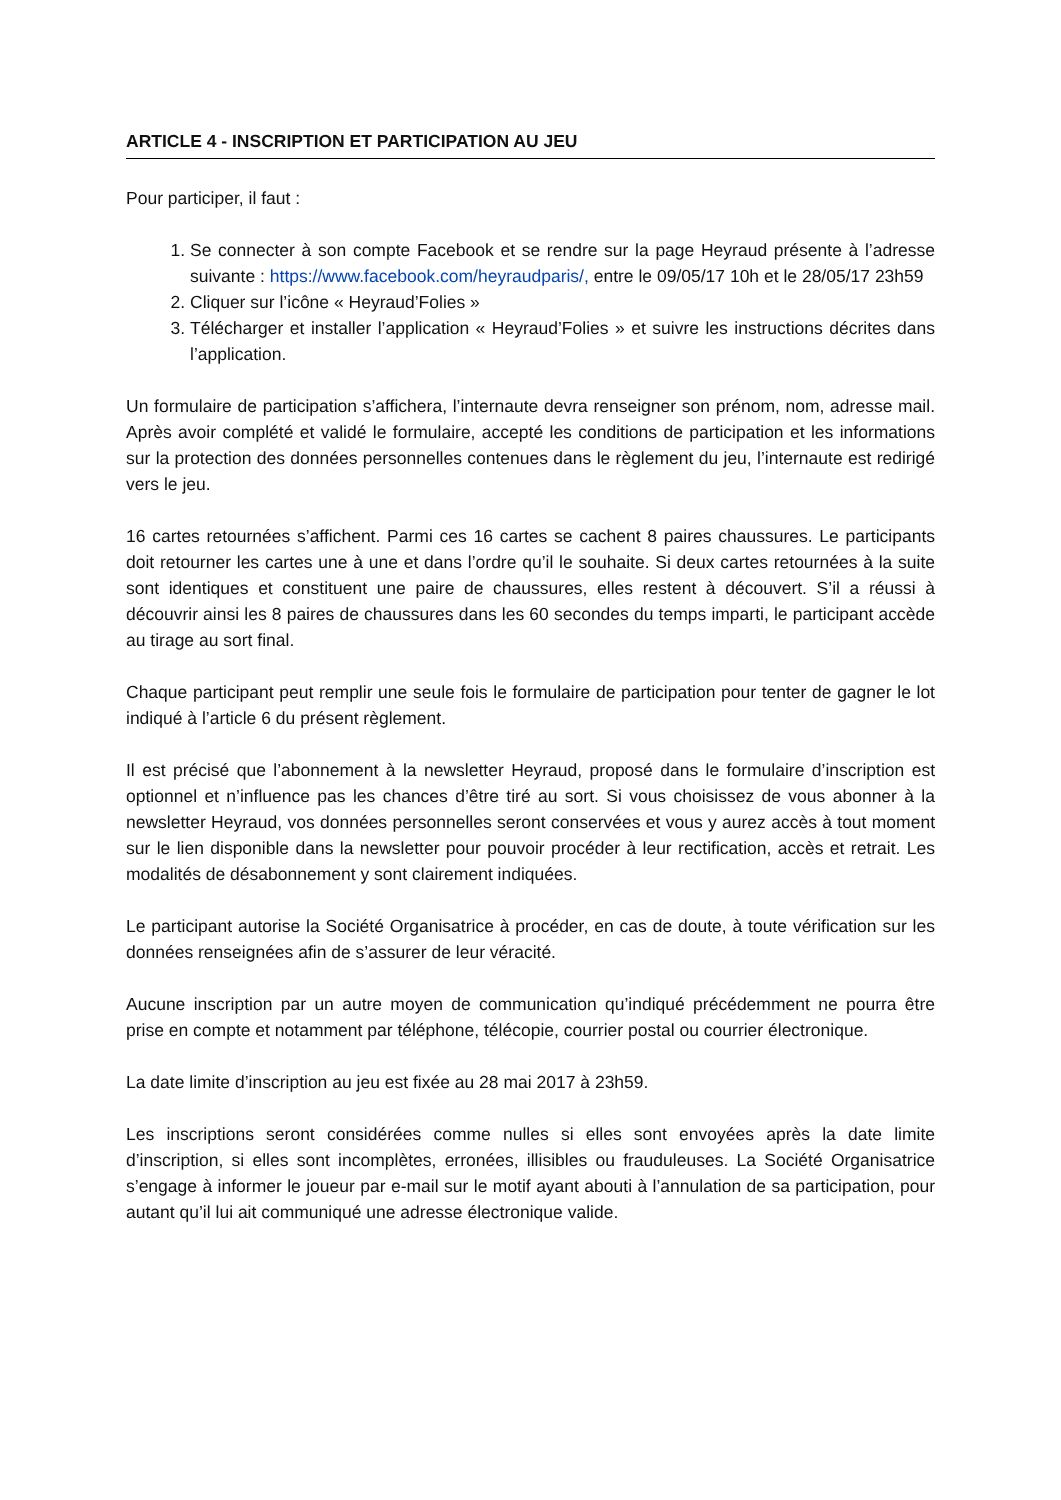ARTICLE 4 - INSCRIPTION ET PARTICIPATION AU JEU
Pour participer, il faut :
1. Se connecter à son compte Facebook et se rendre sur la page Heyraud présente à l’adresse suivante : https://www.facebook.com/heyraudparis/, entre le 09/05/17 10h et le 28/05/17 23h59
2. Cliquer sur l’icône « Heyraud’Folies »
3. Télécharger et installer l’application « Heyraud’Folies » et suivre les instructions décrites dans l’application.
Un formulaire de participation s’affichera, l’internaute devra renseigner son prénom, nom, adresse mail. Après avoir complété et validé le formulaire, accepté les conditions de participation et les informations sur la protection des données personnelles contenues dans le règlement du jeu, l’internaute est redirigé vers le jeu.
16 cartes retournées s’affichent. Parmi ces 16 cartes se cachent 8 paires chaussures. Le participants doit retourner les cartes une à une et dans l’ordre qu’il le souhaite. Si deux cartes retournées à la suite sont identiques et constituent une paire de chaussures, elles restent à découvert. S’il a réussi à découvrir ainsi les 8 paires de chaussures dans les 60 secondes du temps imparti, le participant accède au tirage au sort final.
Chaque participant peut remplir une seule fois le formulaire de participation pour tenter de gagner le lot indiqué à l’article 6 du présent règlement.
Il est précisé que l’abonnement à la newsletter Heyraud, proposé dans le formulaire d’inscription est optionnel et n’influence pas les chances d’être tiré au sort. Si vous choisissez de vous abonner à la newsletter Heyraud, vos données personnelles seront conservées et vous y aurez accès à tout moment sur le lien disponible dans la newsletter pour pouvoir procéder à leur rectification, accès et retrait. Les modalités de désabonnement y sont clairement indiquées.
Le participant autorise la Société Organisatrice à procéder, en cas de doute, à toute vérification sur les données renseignées afin de s’assurer de leur véracité.
Aucune inscription par un autre moyen de communication qu’indiqué précédemment ne pourra être prise en compte et notamment par téléphone, télécopie, courrier postal ou courrier électronique.
La date limite d’inscription au jeu est fixée au 28 mai 2017 à 23h59.
Les inscriptions seront considérées comme nulles si elles sont envoyées après la date limite d’inscription, si elles sont incomplètes, erronées, illisibles ou frauduleuses. La Société Organisatrice s’engage à informer le joueur par e-mail sur le motif ayant abouti à l’annulation de sa participation, pour autant qu’il lui ait communiqué une adresse électronique valide.